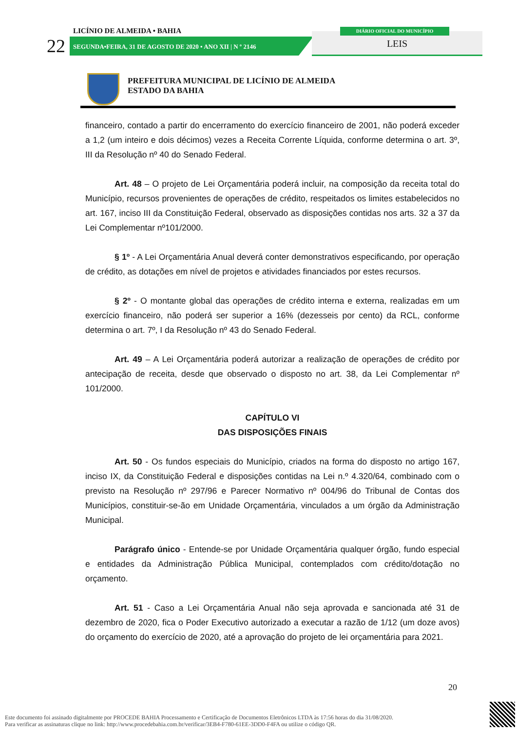22
LICÍNIO DE ALMEIDA • BAHIA
SEGUNDA•FEIRA, 31 DE AGOSTO DE 2020 • ANO XII | N º 2146
LEIS
DIÁRIO OFICIAL DO MUNICÍPIO
PREFEITURA MUNICIPAL DE LICÍNIO DE ALMEIDA
ESTADO DA BAHIA
financeiro, contado a partir do encerramento do exercício financeiro de 2001, não poderá exceder a 1,2 (um inteiro e dois décimos) vezes a Receita Corrente Líquida, conforme determina o art. 3º, III da Resolução nº 40 do Senado Federal.
Art. 48 – O projeto de Lei Orçamentária poderá incluir, na composição da receita total do Município, recursos provenientes de operações de crédito, respeitados os limites estabelecidos no art. 167, inciso III da Constituição Federal, observado as disposições contidas nos arts. 32 a 37 da Lei Complementar nº101/2000.
§ 1º - A Lei Orçamentária Anual deverá conter demonstrativos especificando, por operação de crédito, as dotações em nível de projetos e atividades financiados por estes recursos.
§ 2º - O montante global das operações de crédito interna e externa, realizadas em um exercício financeiro, não poderá ser superior a 16% (dezesseis por cento) da RCL, conforme determina o art. 7º, I da Resolução nº 43 do Senado Federal.
Art. 49 – A Lei Orçamentária poderá autorizar a realização de operações de crédito por antecipação de receita, desde que observado o disposto no art. 38, da Lei Complementar nº 101/2000.
CAPÍTULO VI
DAS DISPOSIÇÕES FINAIS
Art. 50 - Os fundos especiais do Município, criados na forma do disposto no artigo 167, inciso IX, da Constituição Federal e disposições contidas na Lei n.º 4.320/64, combinado com o previsto na Resolução nº 297/96 e Parecer Normativo nº 004/96 do Tribunal de Contas dos Municípios, constituir-se-ão em Unidade Orçamentária, vinculados a um órgão da Administração Municipal.
Parágrafo único - Entende-se por Unidade Orçamentária qualquer órgão, fundo especial e entidades da Administração Pública Municipal, contemplados com crédito/dotação no orçamento.
Art. 51 - Caso a Lei Orçamentária Anual não seja aprovada e sancionada até 31 de dezembro de 2020, fica o Poder Executivo autorizado a executar a razão de 1/12 (um doze avos) do orçamento do exercício de 2020, até a aprovação do projeto de lei orçamentária para 2021.
20
Este documento foi assinado digitalmente por PROCEDE BAHIA Processamento e Certificação de Documentos Eletrônicos LTDA às 17:56 horas do dia 31/08/2020.
Para verificar as assinaturas clique no link: http://www.procedebahia.com.br/verificar/3EB4-F780-61EE-3DD0-F4FA ou utilize o código QR.